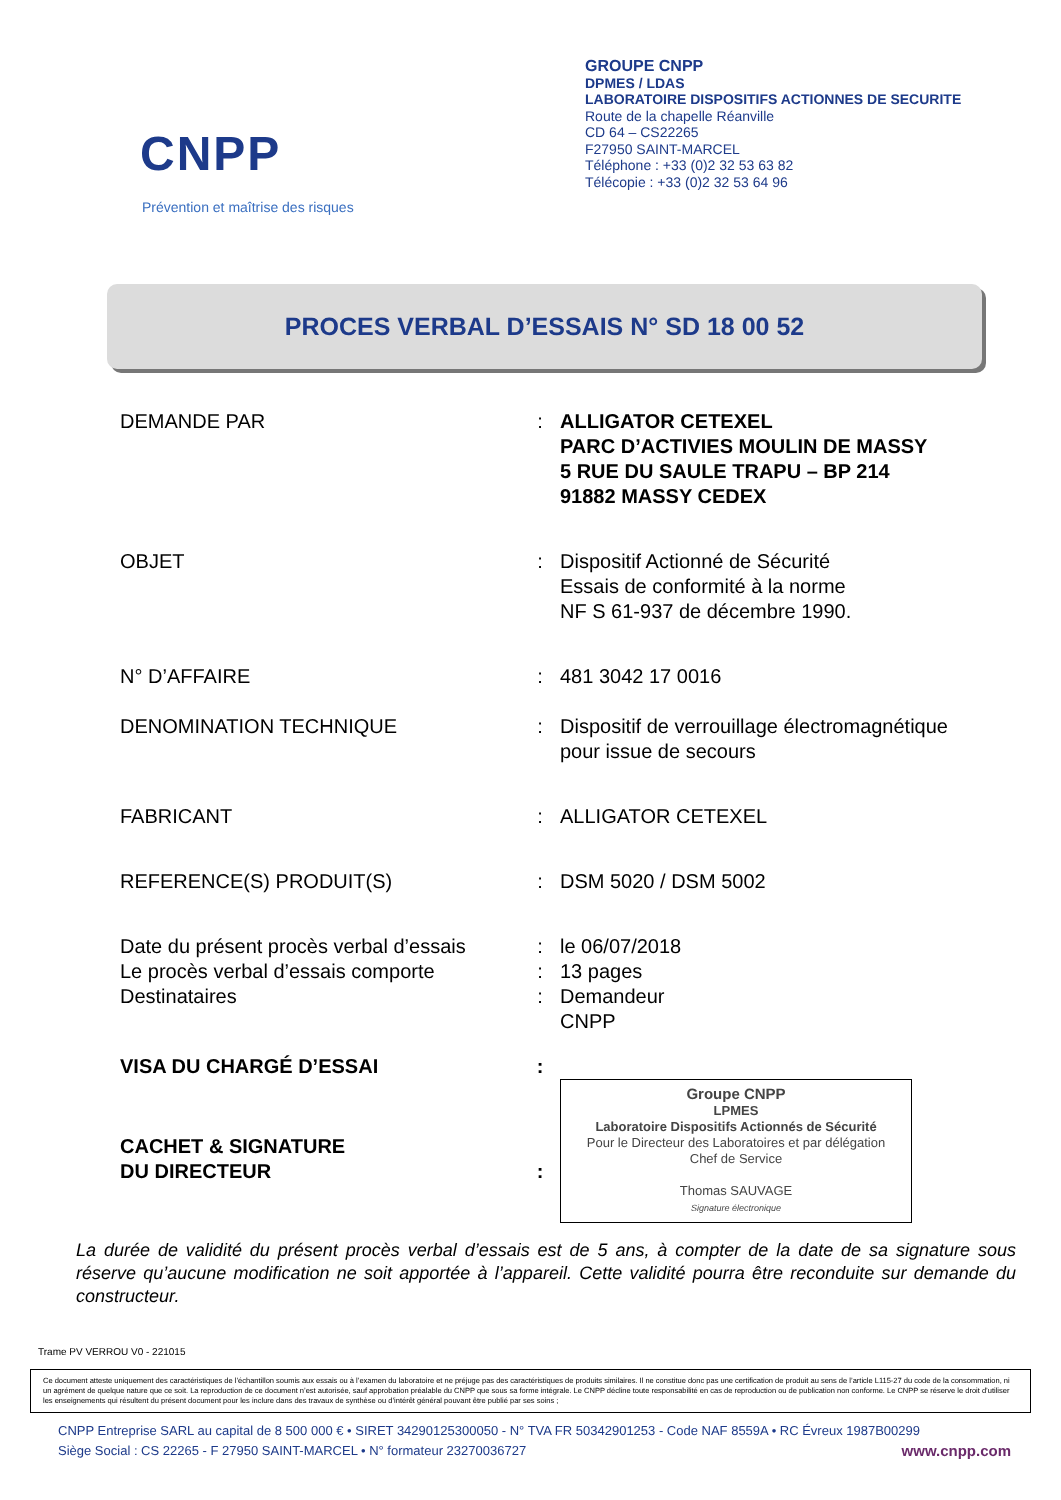CNPP
Prévention et maîtrise des risques
GROUPE CNPP
DPMES / LDAS
LABORATOIRE DISPOSITIFS ACTIONNES DE SECURITE
Route de la chapelle Réanville
CD 64 – CS22265
F27950 SAINT-MARCEL
Téléphone : +33 (0)2 32 53 63 82
Télécopie : +33 (0)2 32 53 64 96
PROCES VERBAL D’ESSAIS N° SD 18 00 52
| DEMANDE PAR | : | ALLIGATOR CETEXEL PARC D’ACTIVIES MOULIN DE MASSY 5 RUE DU SAULE TRAPU – BP 214 91882 MASSY CEDEX |
| OBJET | : | Dispositif Actionné de Sécurité Essais de conformité à la norme NF S 61-937 de décembre 1990. |
| N° D’AFFAIRE | : | 481 3042 17 0016 |
| DENOMINATION TECHNIQUE | : | Dispositif de verrouillage électromagnétique pour issue de secours |
| FABRICANT | : | ALLIGATOR CETEXEL |
| REFERENCE(S) PRODUIT(S) | : | DSM 5020 / DSM 5002 |
| Date du présent procès verbal d’essais | : | le 06/07/2018 |
| Le procès verbal d’essais comporte | : | 13 pages |
| Destinataires | : | Demandeur CNPP |
| VISA DU CHARGÉ D’ESSAI | : | |
| CACHET & SIGNATURE DU DIRECTEUR | : | Groupe CNPP LPMES Laboratoire Dispositifs Actionnés de Sécurité Pour le Directeur des Laboratoires et par délégation Chef de Service Thomas SAUVAGE Signature électronique |
La durée de validité du présent procès verbal d’essais est de 5 ans, à compter de la date de sa signature sous réserve qu’aucune modification ne soit apportée à l’appareil. Cette validité pourra être reconduite sur demande du constructeur.
Trame PV VERROU V0 - 221015
Ce document atteste uniquement des caractéristiques de l’échantillon soumis aux essais ou à l’examen du laboratoire et ne préjuge pas des caractéristiques de produits similaires. Il ne constitue donc pas une certification de produit au sens de l’article L115-27 du code de la consommation, ni un agrément de quelque nature que ce soit. La reproduction de ce document n’est autorisée, sauf approbation préalable du CNPP que sous sa forme intégrale. Le CNPP décline toute responsabilité en cas de reproduction ou de publication non conforme. Le CNPP se réserve le droit d’utiliser les enseignements qui résultent du présent document pour les inclure dans des travaux de synthèse ou d’intérêt général pouvant être publié par ses soins ;
CNPP Entreprise SARL au capital de 8 500 000 € • SIRET 34290125300050 - N° TVA FR 50342901253 - Code NAF 8559A • RC Évreux 1987B00299
Siège Social : CS 22265 - F 27950 SAINT-MARCEL • N° formateur 23270036727 www.cnpp.com